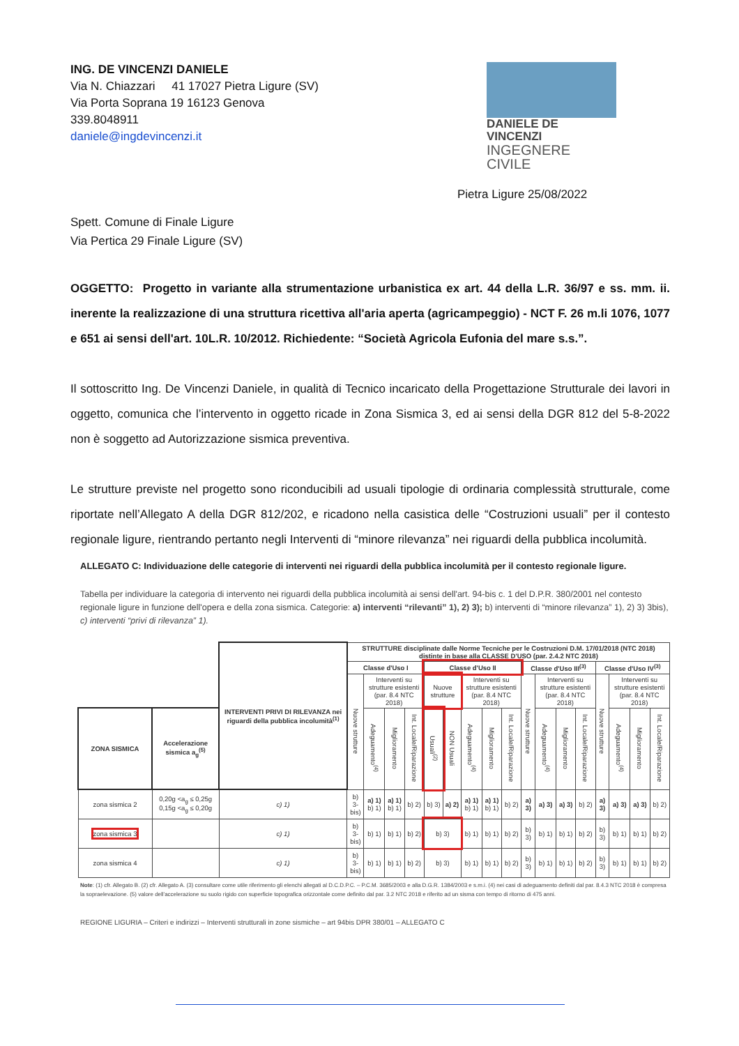ING. DE VINCENZI DANIELE
Via N. Chiazzari 41 17027 Pietra Ligure (SV)
Via Porta Soprana 19 16123 Genova
339.8048911
daniele@ingdevincenzi.it
DANIELE DE VINCENZI
INGEGNERE CIVILE
Pietra Ligure 25/08/2022
Spett. Comune di Finale Ligure
Via Pertica 29 Finale Ligure (SV)
OGGETTO: Progetto in variante alla strumentazione urbanistica ex art. 44 della L.R. 36/97 e ss. mm. ii. inerente la realizzazione di una struttura ricettiva all'aria aperta (agricampeggio) - NCT F. 26 m.li 1076, 1077 e 651 ai sensi dell'art. 10L.R. 10/2012. Richiedente: “Società Agricola Eufonia del mare s.s.”.
Il sottoscritto Ing. De Vincenzi Daniele, in qualità di Tecnico incaricato della Progettazione Strutturale dei lavori in oggetto, comunica che l’intervento in oggetto ricade in Zona Sismica 3, ed ai sensi della DGR 812 del 5-8-2022 non è soggetto ad Autorizzazione sismica preventiva.
Le strutture previste nel progetto sono riconducibili ad usuali tipologie di ordinaria complessità strutturale, come riportate nell’Allegato A della DGR 812/202, e ricadono nella casistica delle “Costruzioni usuali” per il contesto regionale ligure, rientrando pertanto negli Interventi di “minore rilevanza” nei riguardi della pubblica incolumità.
ALLEGATO C: Individuazione delle categorie di interventi nei riguardi della pubblica incolumità per il contesto regionale ligure.
Tabella per individuare la categoria di intervento nei riguardi della pubblica incolumità ai sensi dell'art. 94-bis c. 1 del D.P.R. 380/2001 nel contesto regionale ligure in funzione dell'opera e della zona sismica. Categorie: a) interventi “rilevanti” 1), 2) 3); b) interventi di “minore rilevanza” 1), 2) 3) 3bis), c) interventi “privi di rilevanza” 1).
| | | INTERVENTI PRIVI DI RILEVANZA nei riguardi della pubblica incolumità<sup>(1)</sup> | STRUTTURE disciplinate dalle Norme Tecniche per le Costruzioni D.M. 17/01/2018 (NTC 2018) distinte in base alla CLASSE D'USO (par. 2.4.2 NTC 2018) | | | | | | | | | | | | | | | | |
| | | | Classe d'Uso I | | | | Classe d'Uso II | | | | | Classe d'Uso III<sup>(3)</sup> | | | | Classe d'Uso IV<sup>(3)</sup> | | | |
| | | | Nuove strutture | Interventi su strutture esistenti (par. 8.4 NTC 2018) | | | Nuove strutture | | Interventi su strutture esistenti (par. 8.4 NTC 2018) | | | Nuove strutture | Interventi su strutture esistenti (par. 8.4 NTC 2018) | | | Nuove strutture | Interventi su strutture esistenti (par. 8.4 NTC 2018) | | |
| ZONA SISMICA | Accelerazione sismica a<sub>g</sub><sup>(5)</sup> | | | Adeguamento<sup>(4)</sup> | Miglioramento | Int. Locale/Riparazione | Usuali<sup>(2)</sup> | NON Usuali | Adeguamento<sup>(4)</sup> | Miglioramento | Int. Locale/Riparazione | | Adeguamento<sup>(4)</sup> | Miglioramento | Int. Locale/Riparazione | | Adeguamento<sup>(4)</sup> | Miglioramento | Int. Locale/Riparazione |
| zona sismica 2 | 0,20g <a<sub>g</sub> ≤ 0,25g 0,15g <a<sub>g</sub> ≤ 0,20g | c) 1) | b) 3-bis) | a) 1) b) 1) | a) 1) b) 1) | b) 2) | b) 3) | a) 2) | a) 1) b) 1) | a) 1) b) 1) | b) 2) | a) 3) | a) 3) | a) 3) | b) 2) | a) 3) | a) 3) | a) 3) | b) 2) |
| zona sismica 3 | | c) 1) | b) 3-bis) | b) 1) | b) 1) | b) 2) | b) 3) | | b) 1) | b) 1) | b) 2) | b) 3) | b) 1) | b) 1) | b) 2) | b) 3) | b) 1) | b) 1) | b) 2) |
| zona sismica 4 | | c) 1) | b) 3-bis) | b) 1) | b) 1) | b) 2) | b) 3) | | b) 1) | b) 1) | b) 2) | b) 3) | b) 1) | b) 1) | b) 2) | b) 3) | b) 1) | b) 1) | b) 2) |
Note: (1) cfr. Allegato B. (2) cfr. Allegato A. (3) consultare come utile riferimento gli elenchi allegati al D.C.D.P.C. – P.C.M. 3685/2003 e alla D.G.R. 1384/2003 e s.m.i. (4) nei casi di adeguamento definiti dal par. 8.4.3 NTC 2018 è compresa la sopraelevazione. (5) valore dell'accelerazione su suolo rigido con superficie topografica orizzontale come definito dal par. 3.2 NTC 2018 e riferito ad un sisma con tempo di ritorno di 475 anni.
REGIONE LIGURIA – Criteri e indirizzi – Interventi strutturali in zone sismiche – art 94bis DPR 380/01 – ALLEGATO C